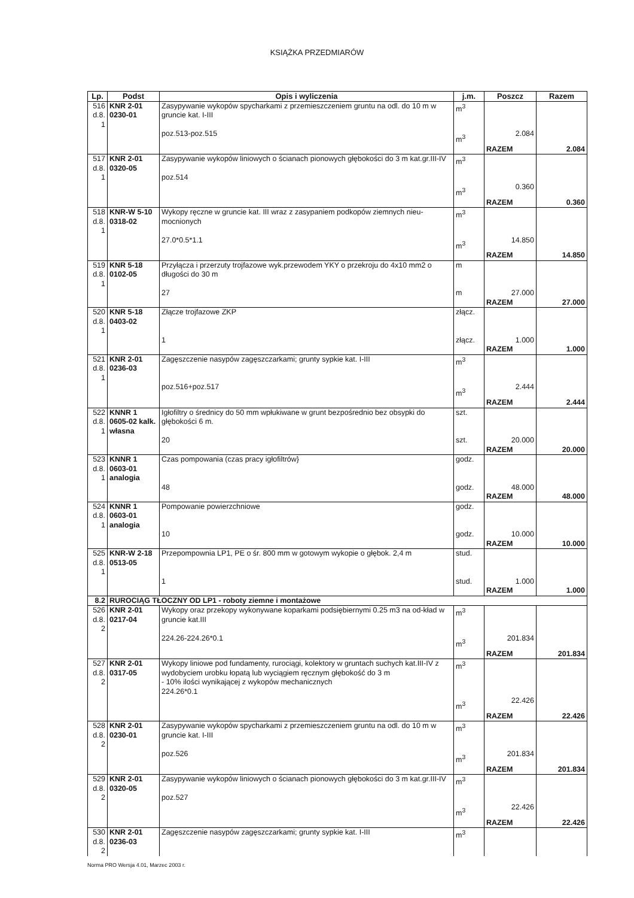KSIĄŻKA PRZEDMIARÓW
| Lp. | Podst | Opis i wyliczenia | j.m. | Poszcz | Razem |
| --- | --- | --- | --- | --- | --- |
| 516 d.8. 1 | KNR 2-01 0230-01 | Zasypywanie wykopów spycharkami z przemieszczeniem gruntu na odl. do 10 m w gruncie kat. I-III poz.513-poz.515 | m<sup>3</sup> m<sup>3</sup> | 2.084 | |
| | | | | RAZEM | 2.084 |
| 517 d.8. 1 | KNR 2-01 0320-05 | Zasypywanie wykopów liniowych o ścianach pionowych głębokości do 3 m kat.gr.III-IV poz.514 | m<sup>3</sup> m<sup>3</sup> | 0.360 | |
| | | | | RAZEM | 0.360 |
| 518 d.8. 1 | KNR-W 5-10 0318-02 | Wykopy ręczne w gruncie kat. III wraz z zasypaniem podkopów ziemnych nieu-mocnionych 27.0*0.5*1.1 | m<sup>3</sup> m<sup>3</sup> | 14.850 | |
| | | | | RAZEM | 14.850 |
| 519 d.8. 1 | KNR 5-18 0102-05 | Przyłącza i przerzuty trojfazowe wyk.przewodem YKY o przekroju do 4x10 mm2 o długości do 30 m 27 | m m | 27.000 | |
| | | | | RAZEM | 27.000 |
| 520 d.8. 1 | KNR 5-18 0403-02 | Złącze trojfazowe ZKP 1 | złącz. złącz. | 1.000 | |
| | | | | RAZEM | 1.000 |
| 521 d.8. 1 | KNR 2-01 0236-03 | Zagęszczenie nasypów zagęszczarkami; grunty sypkie kat. I-III poz.516+poz.517 | m<sup>3</sup> m<sup>3</sup> | 2.444 | |
| | | | | RAZEM | 2.444 |
| 522 d.8. 1 | KNNR 1 0605-02 kalk. własna | Igłofiltry o średnicy do 50 mm wpłukiwane w grunt bezpośrednio bez obsypki do głębokości 6 m. 20 | szt. szt. | 20.000 | |
| | | | | RAZEM | 20.000 |
| 523 d.8. 1 | KNNR 1 0603-01 analogia | Czas pompowania (czas pracy igłofiltrów} 48 | godz. godz. | 48.000 | |
| | | | | RAZEM | 48.000 |
| 524 d.8. 1 | KNNR 1 0603-01 analogia | Pompowanie powierzchniowe 10 | godz. godz. | 10.000 | |
| | | | | RAZEM | 10.000 |
| 525 d.8. 1 | KNR-W 2-18 0513-05 | Przepompownia LP1, PE o śr. 800 mm w gotowym wykopie o głębok. 2,4 m 1 | stud. stud. | 1.000 | |
| | | | | RAZEM | 1.000 |
| 8.2 | RUROCIĄG TŁOCZNY OD LP1 - roboty ziemne i montażowe | | | | |
| 526 d.8. 2 | KNR 2-01 0217-04 | Wykopy oraz przekopy wykonywane koparkami podsiębiernymi 0.25 m3 na od-kład w gruncie kat.III 224.26-224.26*0.1 | m<sup>3</sup> m<sup>3</sup> | 201.834 | |
| | | | | RAZEM | 201.834 |
| 527 d.8. 2 | KNR 2-01 0317-05 | Wykopy liniowe pod fundamenty, rurociągi, kolektory w gruntach suchych kat.III-IV z wydobyciem urobku łopatą lub wyciągiem ręcznym głębokość do 3 m - 10% ilości wynikającej z wykopów mechanicznych 224.26*0.1 | m<sup>3</sup> m<sup>3</sup> | 22.426 | |
| | | | | RAZEM | 22.426 |
| 528 d.8. 2 | KNR 2-01 0230-01 | Zasypywanie wykopów spycharkami z przemieszczeniem gruntu na odl. do 10 m w gruncie kat. I-III poz.526 | m<sup>3</sup> m<sup>3</sup> | 201.834 | |
| | | | | RAZEM | 201.834 |
| 529 d.8. 2 | KNR 2-01 0320-05 | Zasypywanie wykopów liniowych o ścianach pionowych głębokości do 3 m kat.gr.III-IV poz.527 | m<sup>3</sup> m<sup>3</sup> | 22.426 | |
| | | | | RAZEM | 22.426 |
| 530 d.8. 2 | KNR 2-01 0236-03 | Zagęszczenie nasypów zagęszczarkami; grunty sypkie kat. I-III | m<sup>3</sup> | | |
Norma PRO Wersja 4.01, Marzec 2003 r.